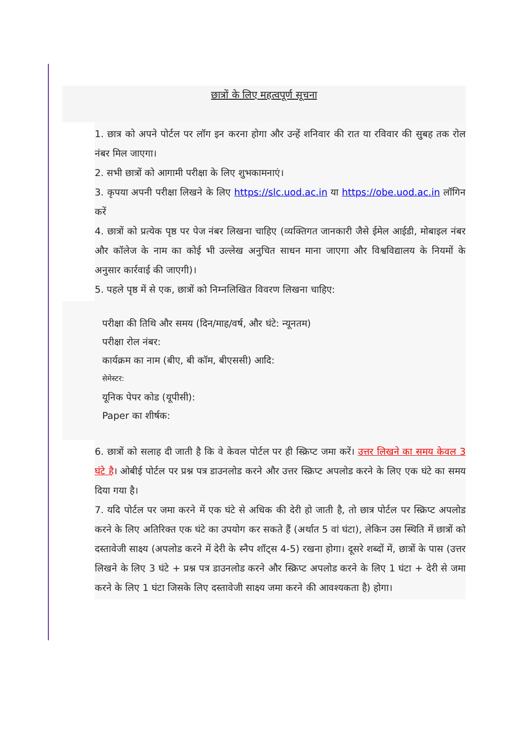छात्रों के लिए महत्वपूर्ण सूचना
1. छात्र को अपने पोर्टल पर लॉग इन करना होगा और उन्हें शनिवार की रात या रविवार की सुबह तक रोल नंबर मिल जाएगा।
2. सभी छात्रों को आगामी परीक्षा के लिए शुभकामनाएं।
3. कृपया अपनी परीक्षा लिखने के लिए https://slc.uod.ac.in या https://obe.uod.ac.in लॉगिन करें
4. छात्रों को प्रत्येक पृष्ठ पर पेज नंबर लिखना चाहिए (व्यक्तिगत जानकारी जैसे ईमेल आईडी, मोबाइल नंबर और कॉलेज के नाम का कोई भी उल्लेख अनुचित साधन माना जाएगा और विश्वविद्यालय के नियमों के अनुसार कार्रवाई की जाएगी)।
5. पहले पृष्ठ में से एक, छात्रों को निम्नलिखित विवरण लिखना चाहिए:
परीक्षा की तिथि और समय (दिन/माह/वर्ष, और घंटे: न्यूनतम)
परीक्षा रोल नंबर:
कार्यक्रम का नाम (बीए, बी कॉम, बीएससी) आदि:
सेमेस्टर:
यूनिक पेपर कोड (यूपीसी):
Paper का शीर्षक:
6. छात्रों को सलाह दी जाती है कि वे केवल पोर्टल पर ही स्क्रिप्ट जमा करें। उत्तर लिखने का समय केवल 3 घंटे है। ओबीई पोर्टल पर प्रश्न पत्र डाउनलोड करने और उत्तर स्क्रिप्ट अपलोड करने के लिए एक घंटे का समय दिया गया है।
7. यदि पोर्टल पर जमा करने में एक घंटे से अधिक की देरी हो जाती है, तो छात्र पोर्टल पर स्क्रिप्ट अपलोड करने के लिए अतिरिक्त एक घंटे का उपयोग कर सकते हैं (अर्थात 5 वां घंटा), लेकिन उस स्थिति में छात्रों को दस्तावेजी साक्ष्य (अपलोड करने में देरी के स्नैप शॉट्स 4-5) रखना होगा। दूसरे शब्दों में, छात्रों के पास (उत्तर लिखने के लिए 3 घंटे + प्रश्न पत्र डाउनलोड करने और स्क्रिप्ट अपलोड करने के लिए 1 घंटा + देरी से जमा करने के लिए 1 घंटा जिसके लिए दस्तावेजी साक्ष्य जमा करने की आवश्यकता है) होगा।